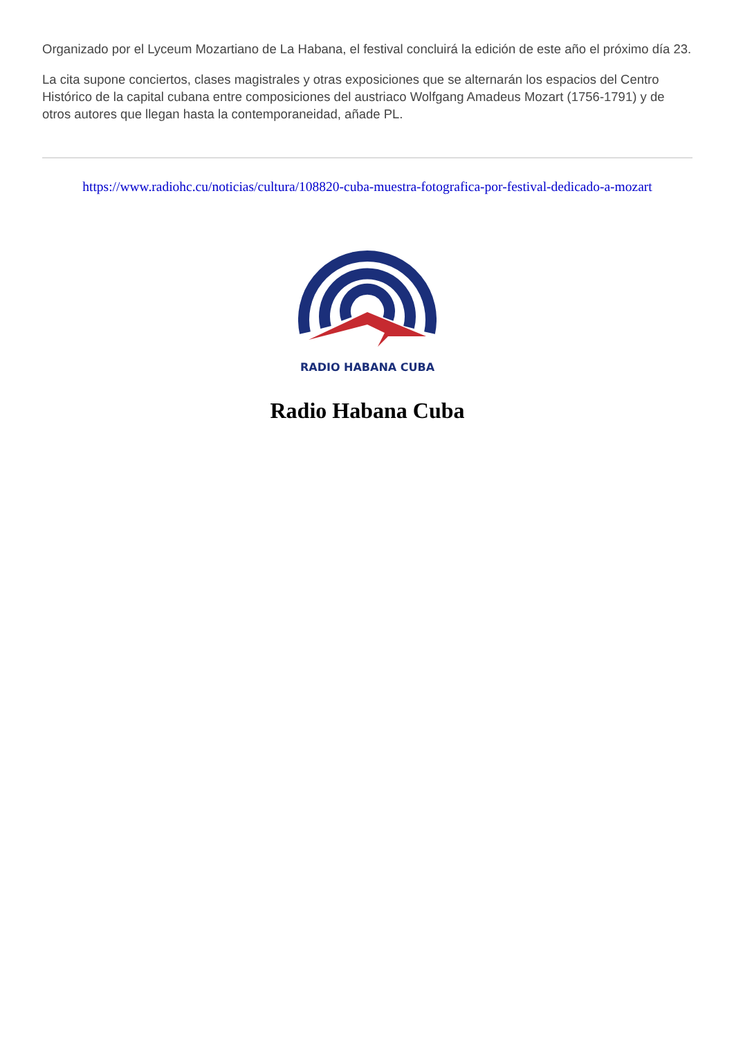Organizado por el Lyceum Mozartiano de La Habana, el festival concluirá la edición de este año el próximo día 23.
La cita supone conciertos, clases magistrales y otras exposiciones que se alternarán los espacios del Centro Histórico de la capital cubana entre composiciones del austriaco Wolfgang Amadeus Mozart (1756-1791) y de otros autores que llegan hasta la contemporaneidad, añade PL.
https://www.radiohc.cu/noticias/cultura/108820-cuba-muestra-fotografica-por-festival-dedicado-a-mozart
RADIO HABANA CUBA
Radio Habana Cuba